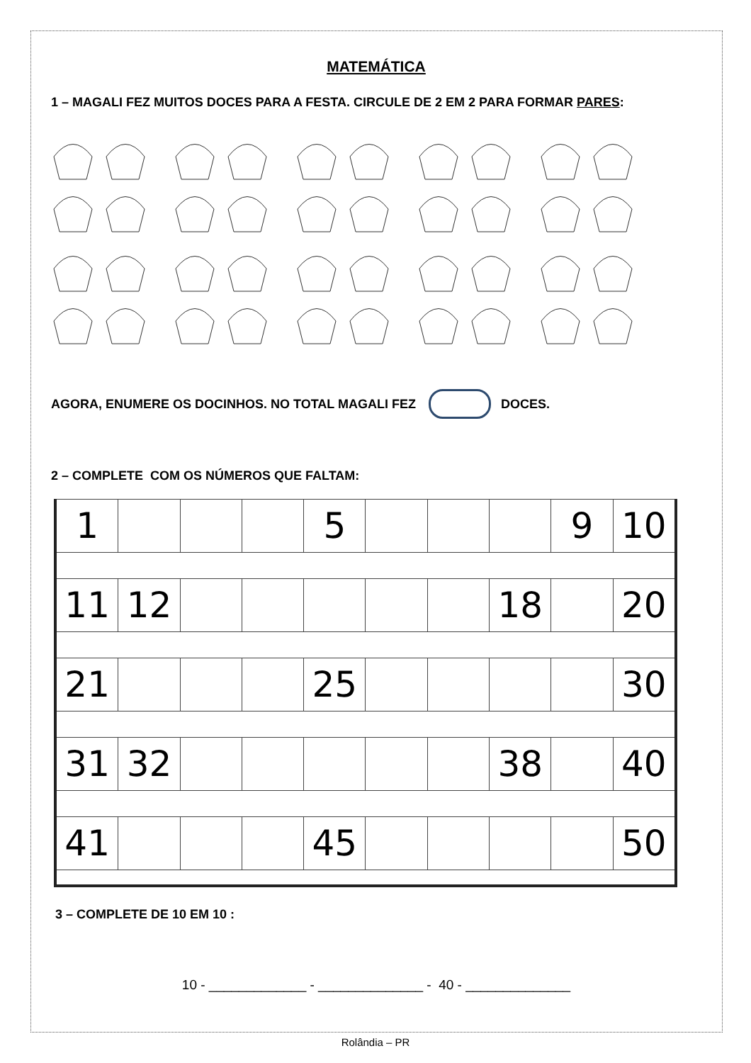MATEMÁTICA
1 – MAGALI FEZ MUITOS DOCES PARA A FESTA. CIRCULE DE 2 EM 2 PARA FORMAR PARES:
AGORA, ENUMERE OS DOCINHOS. NO TOTAL MAGALI FEZ DOCES.
2 – COMPLETE COM OS NÚMEROS QUE FALTAM:
| 1 | | | | 5 | | | | 9 | 10 |
| 11 | 12 | | | | | | 18 | | 20 |
| 21 | | | | 25 | | | | | 30 |
| 31 | 32 | | | | | | 38 | | 40 |
| 41 | | | | 45 | | | | | 50 |
3 – COMPLETE DE 10 EM 10 :
10 - _____________ - ______________ - 40 - ______________
Rolândia – PR